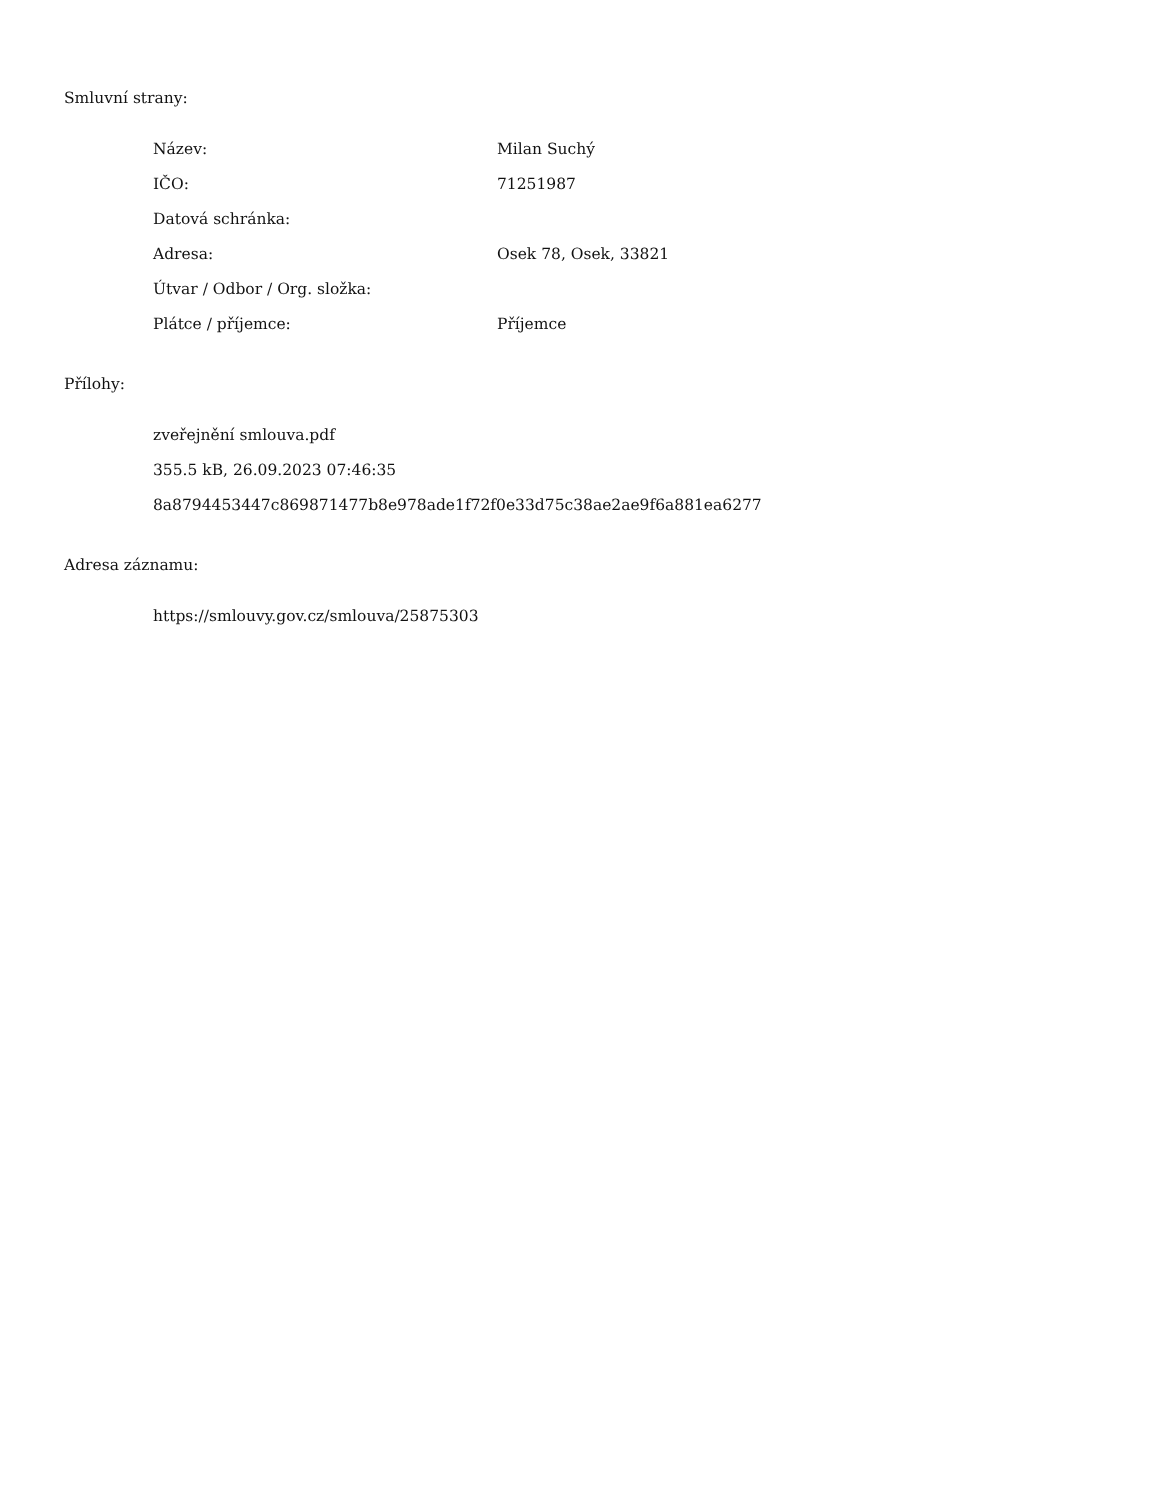Smluvní strany:
| Název: | Milan Suchý |
| IČO: | 71251987 |
| Datová schránka: | |
| Adresa: | Osek 78, Osek, 33821 |
| Útvar / Odbor / Org. složka: | |
| Plátce / příjemce: | Příjemce |
Přílohy:
zveřejnění smlouva.pdf
355.5 kB, 26.09.2023 07:46:35
8a8794453447c869871477b8e978ade1f72f0e33d75c38ae2ae9f6a881ea6277
Adresa záznamu:
https://smlouvy.gov.cz/smlouva/25875303